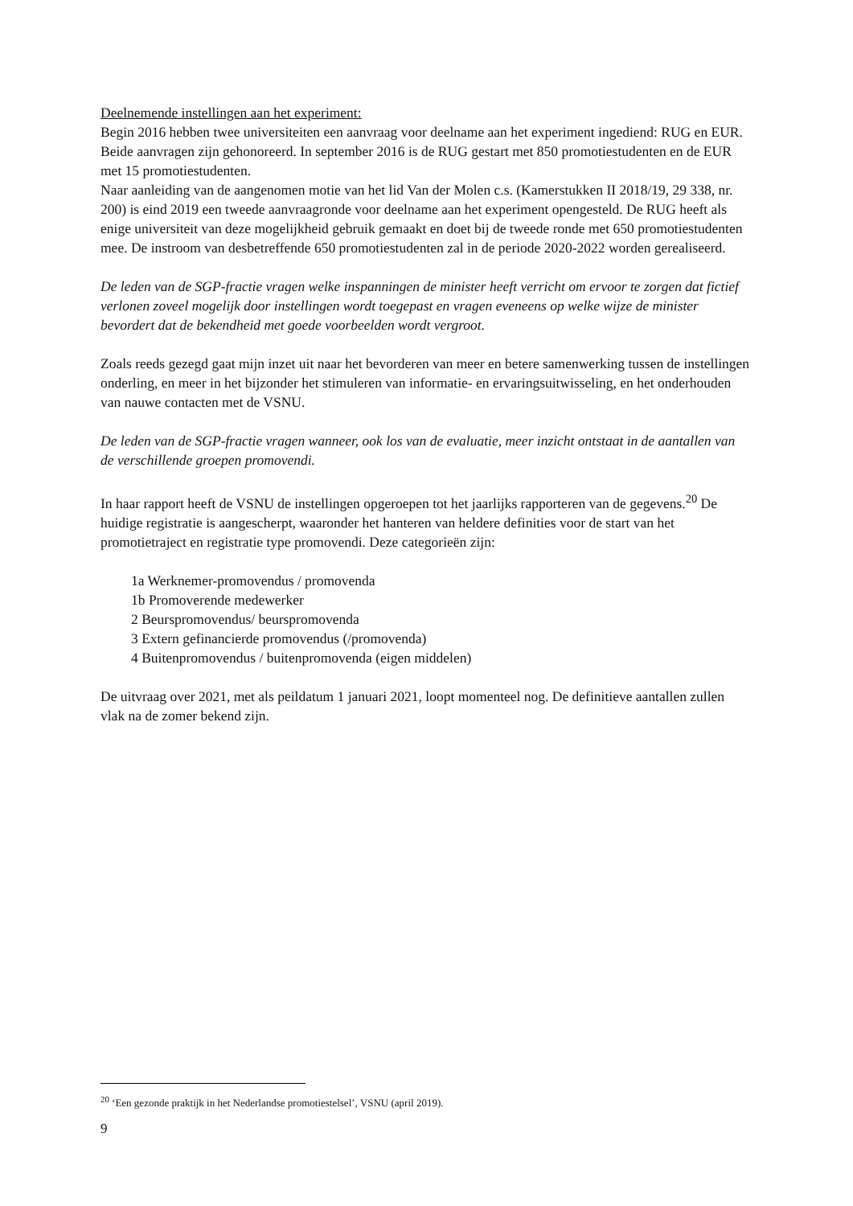Deelnemende instellingen aan het experiment:
Begin 2016 hebben twee universiteiten een aanvraag voor deelname aan het experiment ingediend: RUG en EUR. Beide aanvragen zijn gehonoreerd. In september 2016 is de RUG gestart met 850 promotiestudenten en de EUR met 15 promotiestudenten.
Naar aanleiding van de aangenomen motie van het lid Van der Molen c.s. (Kamerstukken II 2018/19, 29 338, nr. 200) is eind 2019 een tweede aanvraagronde voor deelname aan het experiment opengesteld. De RUG heeft als enige universiteit van deze mogelijkheid gebruik gemaakt en doet bij de tweede ronde met 650 promotiestudenten mee. De instroom van desbetreffende 650 promotiestudenten zal in de periode 2020-2022 worden gerealiseerd.
De leden van de SGP-fractie vragen welke inspanningen de minister heeft verricht om ervoor te zorgen dat fictief verlonen zoveel mogelijk door instellingen wordt toegepast en vragen eveneens op welke wijze de minister bevordert dat de bekendheid met goede voorbeelden wordt vergroot.
Zoals reeds gezegd gaat mijn inzet uit naar het bevorderen van meer en betere samenwerking tussen de instellingen onderling, en meer in het bijzonder het stimuleren van informatie- en ervaringsuitwisseling, en het onderhouden van nauwe contacten met de VSNU.
De leden van de SGP-fractie vragen wanneer, ook los van de evaluatie, meer inzicht ontstaat in de aantallen van de verschillende groepen promovendi.
In haar rapport heeft de VSNU de instellingen opgeroepen tot het jaarlijks rapporteren van de gegevens.<sup>20</sup> De huidige registratie is aangescherpt, waaronder het hanteren van heldere definities voor de start van het promotietraject en registratie type promovendi. Deze categorieën zijn:
1a Werknemer-promovendus / promovenda
1b Promoverende medewerker
2 Beurspromovendus/ beurspromovenda
3 Extern gefinancierde promovendus (/promovenda)
4 Buitenpromovendus / buitenpromovenda (eigen middelen)
De uitvraag over 2021, met als peildatum 1 januari 2021, loopt momenteel nog. De definitieve aantallen zullen vlak na de zomer bekend zijn.
<sup>20</sup> ‘Een gezonde praktijk in het Nederlandse promotiestelsel’, VSNU (april 2019).
9